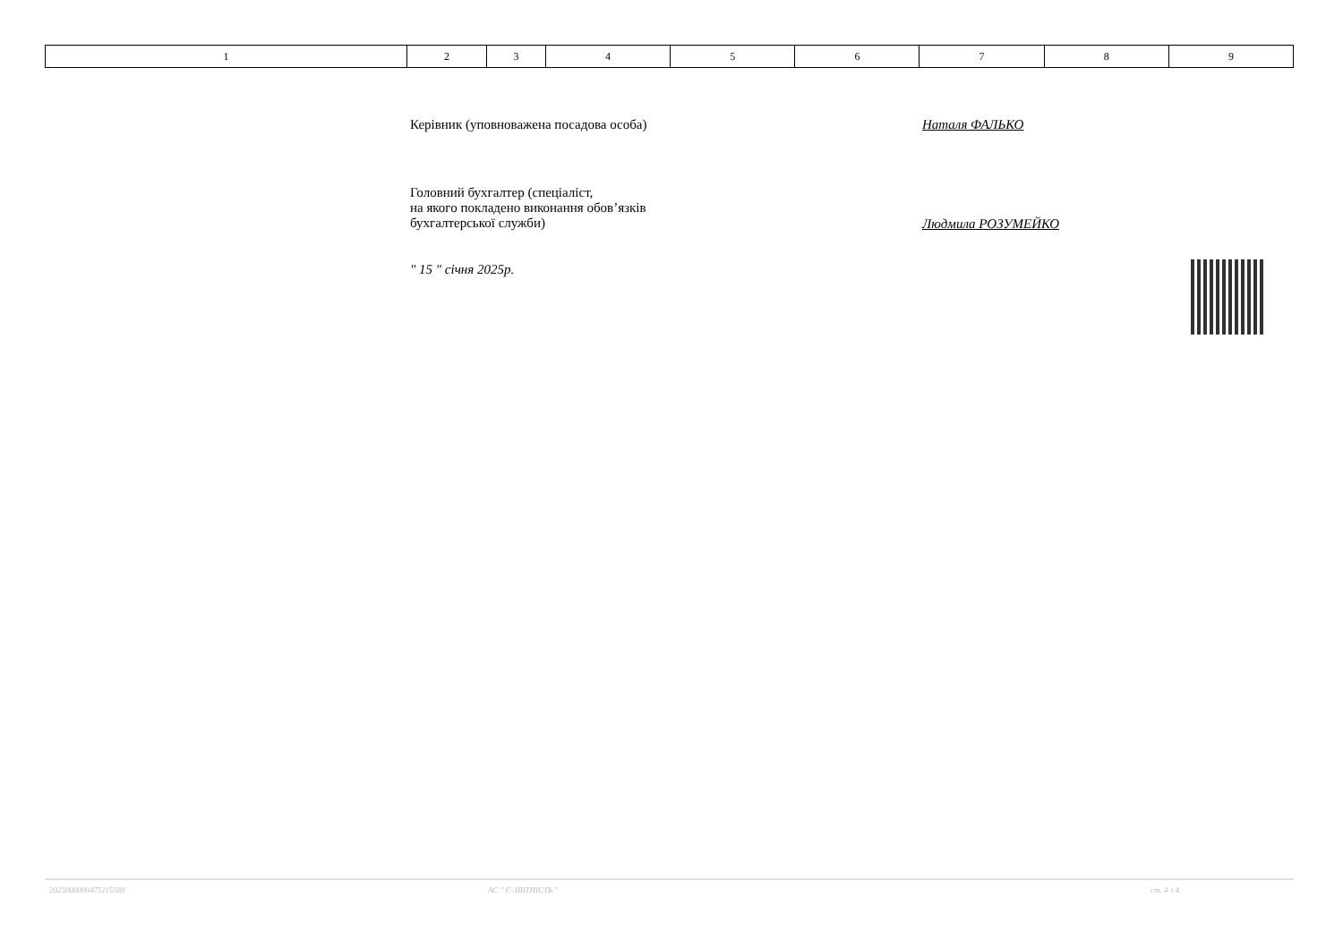| 1 | 2 | 3 | 4 | 5 | 6 | 7 | 8 | 9 |
Керівник (уповноважена посадова особа)
Наталя ФАЛЬКО
Головний бухгалтер (спеціаліст,
на якого покладено виконання обов’язків
бухгалтерської служби)
Людмила РОЗУМЕЙКО
" 15 " січня 2025р.
2025000000475115588 АС " Є-ЗВІТНІСТЬ " ст. 4 з 4